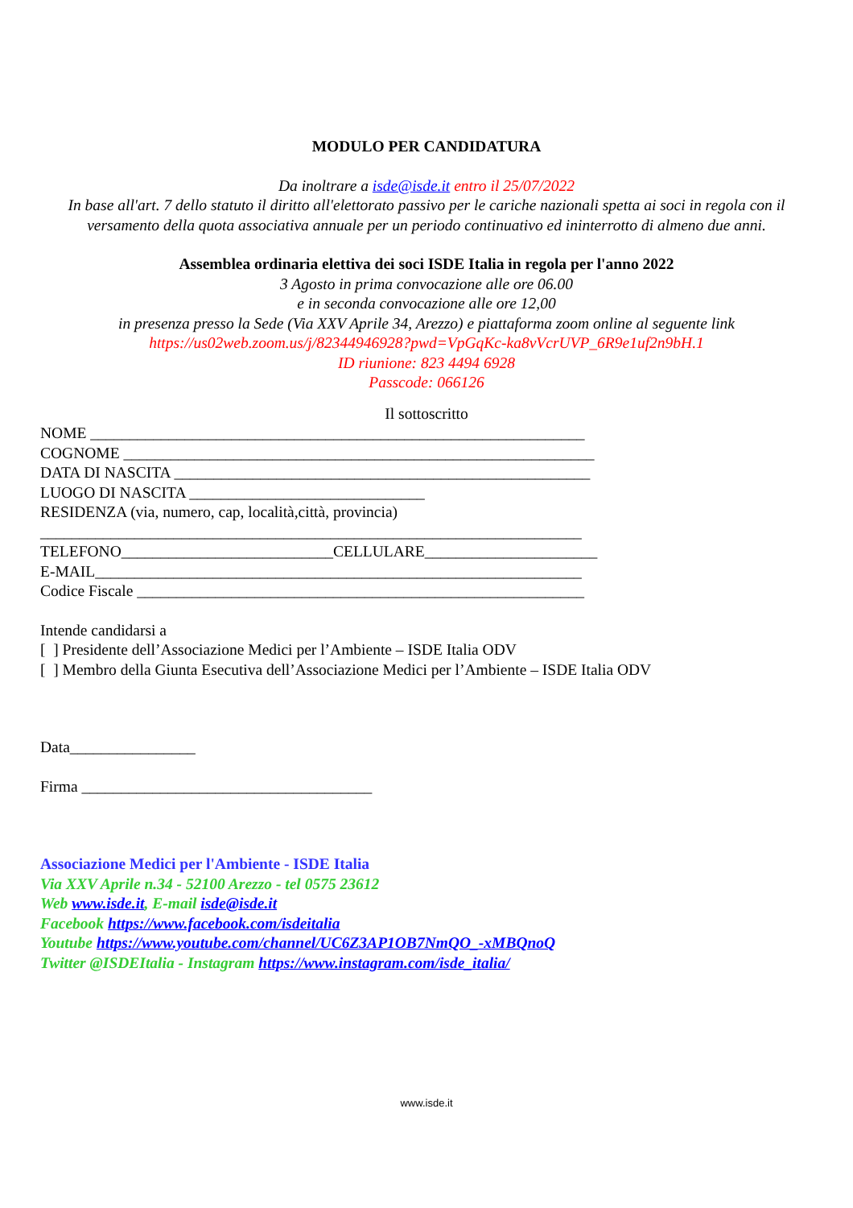MODULO PER CANDIDATURA
Da inoltrare a isde@isde.it entro il 25/07/2022
In base all'art. 7 dello statuto il diritto all'elettorato passivo per le cariche nazionali spetta ai soci in regola con il versamento della quota associativa annuale per un periodo continuativo ed ininterrotto di almeno due anni.
Assemblea ordinaria elettiva dei soci ISDE Italia in regola per l'anno 2022
3 Agosto in prima convocazione alle ore 06.00
e in seconda convocazione alle ore 12,00
in presenza presso la Sede (Via XXV Aprile 34, Arezzo) e piattaforma zoom online al seguente link
https://us02web.zoom.us/j/82344946928?pwd=VpGqKc-ka8vVcrUVP_6R9e1uf2n9bH.1
ID riunione: 823 4494 6928
Passcode: 066126
Il sottoscritto
NOME _______________________________________________________________
COGNOME ____________________________________________________________
DATA DI NASCITA _____________________________________________________
LUOGO DI NASCITA ______________________________
RESIDENZA (via, numero, cap, località,città, provincia)
_____________________________________________________________________
TELEFONO___________________________CELLULARE______________________
E-MAIL______________________________________________________________
Codice Fiscale _________________________________________________________
Intende candidarsi a
[ ] Presidente dell’Associazione Medici per l’Ambiente – ISDE Italia ODV
[ ] Membro della Giunta Esecutiva dell’Associazione Medici per l’Ambiente – ISDE Italia ODV
Data________________
Firma _____________________________________
Associazione Medici per l'Ambiente - ISDE Italia
Via XXV Aprile n.34 - 52100 Arezzo - tel 0575 23612
Web www.isde.it, E-mail isde@isde.it
Facebook https://www.facebook.com/isdeitalia
Youtube https://www.youtube.com/channel/UC6Z3AP1OB7NmQO_-xMBQnoQ
Twitter @ISDEItalia - Instagram https://www.instagram.com/isde_italia/
www.isde.it